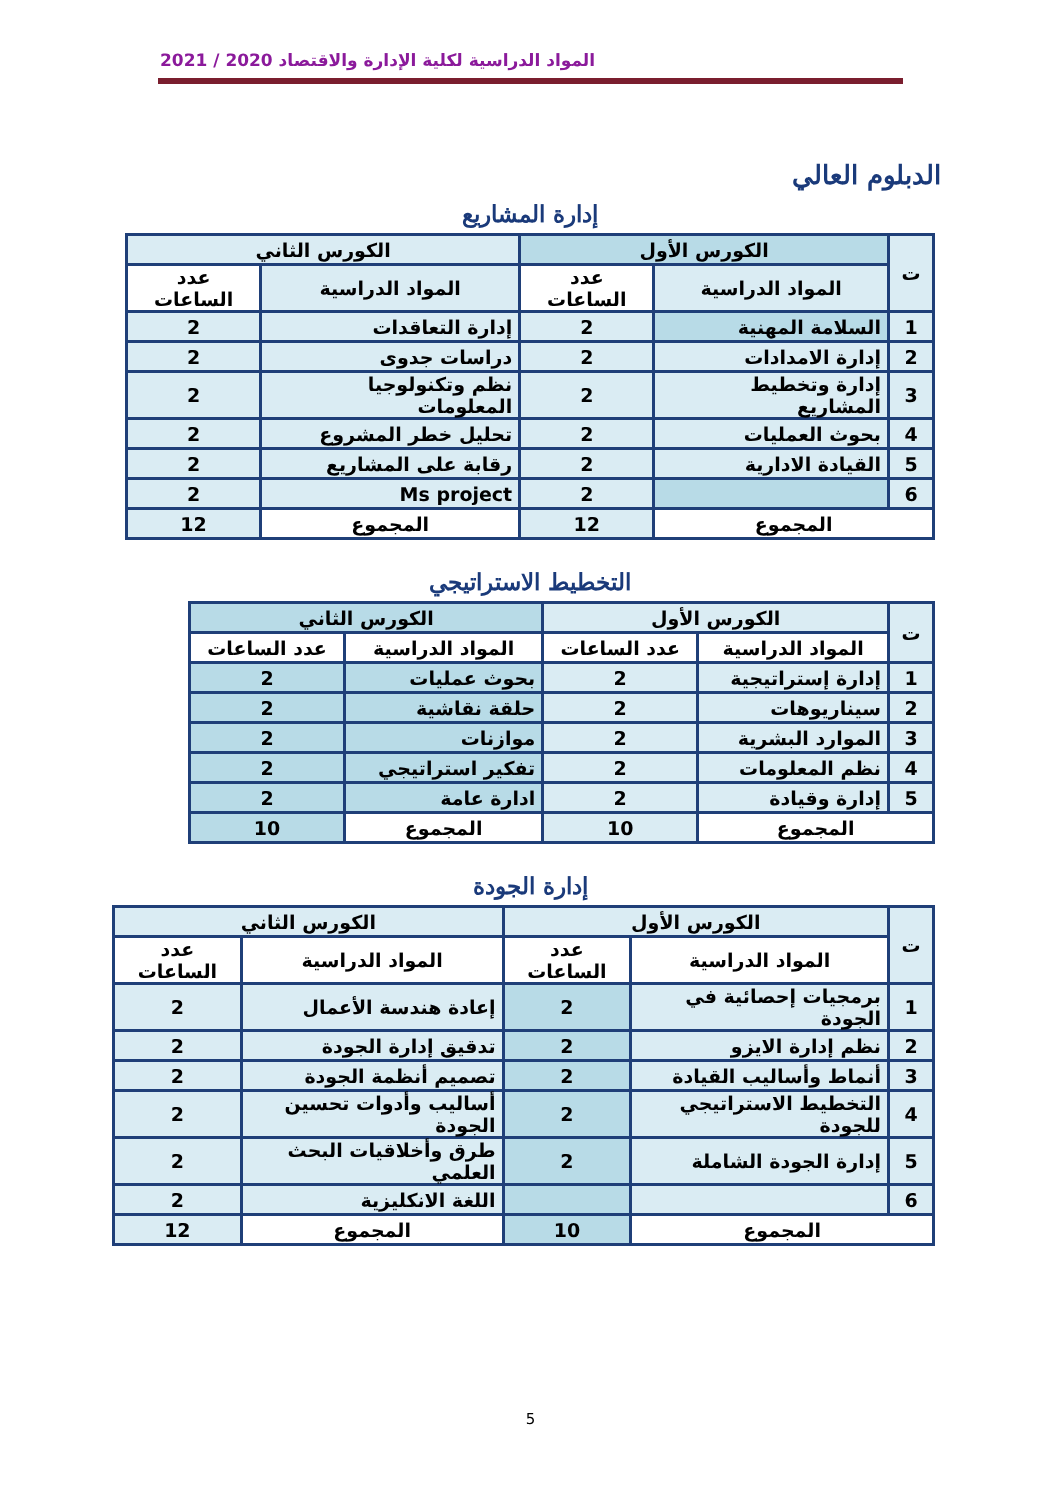المواد الدراسية لكلية الإدارة والاقتصاد 2020 / 2021
الدبلوم العالي
إدارة المشاريع
| ت | الكورس الأول | | الكورس الثاني | |
| --- | --- | --- | --- | --- |
| | المواد الدراسية | عدد الساعات | المواد الدراسية | عدد الساعات |
| 1 | السلامة المهنية | 2 | إدارة التعاقدات | 2 |
| 2 | إدارة الامدادات | 2 | دراسات جدوى | 2 |
| 3 | إدارة وتخطيط المشاريع | 2 | نظم وتكنولوجيا المعلومات | 2 |
| 4 | بحوث العمليات | 2 | تحليل خطر المشروع | 2 |
| 5 | القيادة الادارية | 2 | رقابة على المشاريع | 2 |
| 6 | | 2 | Ms project | 2 |
| المجموع | | 12 | المجموع | 12 |
التخطيط الاستراتيجي
| ت | الكورس الأول | | الكورس الثاني | |
| --- | --- | --- | --- | --- |
| | المواد الدراسية | عدد الساعات | المواد الدراسية | عدد الساعات |
| 1 | إدارة إستراتيجية | 2 | بحوث عمليات | 2 |
| 2 | سيناريوهات | 2 | حلقة نقاشية | 2 |
| 3 | الموارد البشرية | 2 | موازنات | 2 |
| 4 | نظم المعلومات | 2 | تفكير استراتيجي | 2 |
| 5 | إدارة وقيادة | 2 | ادارة عامة | 2 |
| المجموع | | 10 | المجموع | 10 |
إدارة الجودة
| ت | الكورس الأول | | الكورس الثاني | |
| --- | --- | --- | --- | --- |
| | المواد الدراسية | عدد الساعات | المواد الدراسية | عدد الساعات |
| 1 | برمجيات إحصائية في الجودة | 2 | إعادة هندسة الأعمال | 2 |
| 2 | نظم إدارة الايزو | 2 | تدقيق إدارة الجودة | 2 |
| 3 | أنماط وأساليب القيادة | 2 | تصميم أنظمة الجودة | 2 |
| 4 | التخطيط الاستراتيجي للجودة | 2 | أساليب وأدوات تحسين الجودة | 2 |
| 5 | إدارة الجودة الشاملة | 2 | طرق وأخلاقيات البحث العلمي | 2 |
| 6 | | | اللغة الانكليزية | 2 |
| المجموع | | 10 | المجموع | 12 |
5